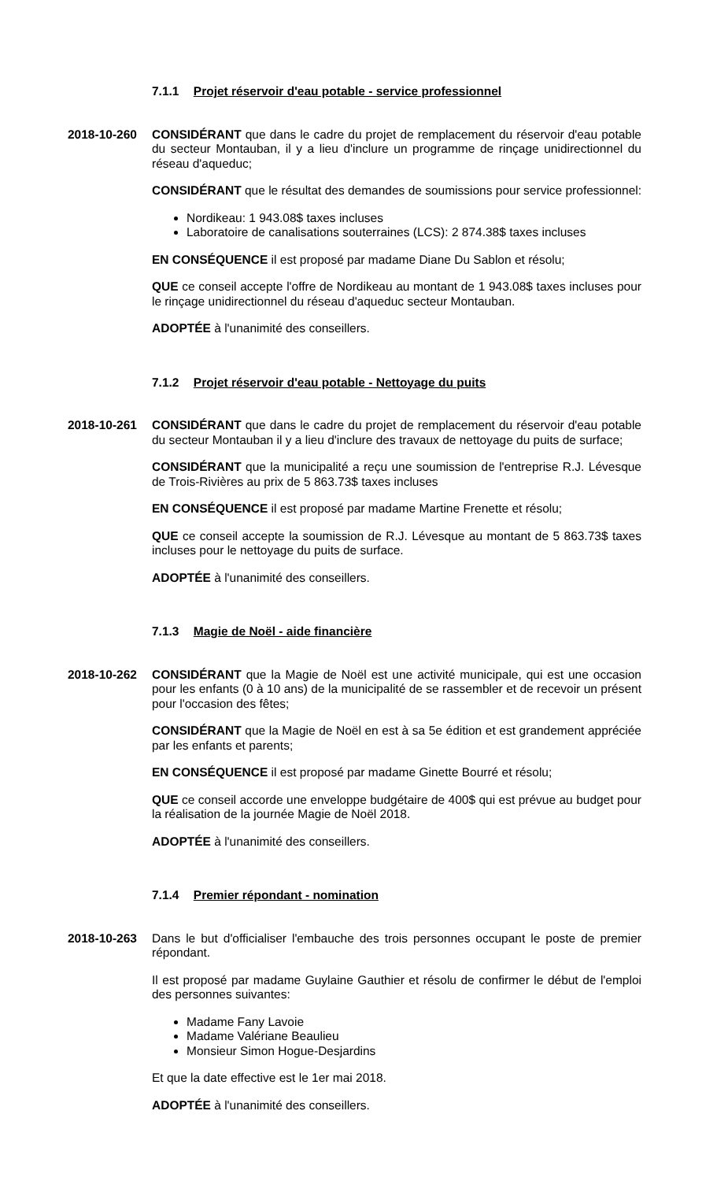7.1.1 Projet réservoir d'eau potable - service professionnel
2018-10-260 CONSIDÉRANT que dans le cadre du projet de remplacement du réservoir d'eau potable du secteur Montauban, il y a lieu d'inclure un programme de rinçage unidirectionnel du réseau d'aqueduc;
CONSIDÉRANT que le résultat des demandes de soumissions pour service professionnel:
Nordikeau: 1 943.08$ taxes incluses
Laboratoire de canalisations souterraines (LCS): 2 874.38$ taxes incluses
EN CONSÉQUENCE il est proposé par madame Diane Du Sablon et résolu;
QUE ce conseil accepte l'offre de Nordikeau au montant de 1 943.08$ taxes incluses pour le rinçage unidirectionnel du réseau d'aqueduc secteur Montauban.
ADOPTÉE à l'unanimité des conseillers.
7.1.2 Projet réservoir d'eau potable - Nettoyage du puits
2018-10-261 CONSIDÉRANT que dans le cadre du projet de remplacement du réservoir d'eau potable du secteur Montauban il y a lieu d'inclure des travaux de nettoyage du puits de surface;
CONSIDÉRANT que la municipalité a reçu une soumission de l'entreprise R.J. Lévesque de Trois-Rivières au prix de 5 863.73$ taxes incluses
EN CONSÉQUENCE il est proposé par madame Martine Frenette et résolu;
QUE ce conseil accepte la soumission de R.J. Lévesque au montant de 5 863.73$ taxes incluses pour le nettoyage du puits de surface.
ADOPTÉE à l'unanimité des conseillers.
7.1.3 Magie de Noël - aide financière
2018-10-262 CONSIDÉRANT que la Magie de Noël est une activité municipale, qui est une occasion pour les enfants (0 à 10 ans) de la municipalité de se rassembler et de recevoir un présent pour l'occasion des fêtes;
CONSIDÉRANT que la Magie de Noël en est à sa 5e édition et est grandement appréciée par les enfants et parents;
EN CONSÉQUENCE il est proposé par madame Ginette Bourré et résolu;
QUE ce conseil accorde une enveloppe budgétaire de 400$ qui est prévue au budget pour la réalisation de la journée Magie de Noël 2018.
ADOPTÉE à l'unanimité des conseillers.
7.1.4 Premier répondant - nomination
2018-10-263 Dans le but d'officialiser l'embauche des trois personnes occupant le poste de premier répondant.
Il est proposé par madame Guylaine Gauthier et résolu de confirmer le début de l'emploi des personnes suivantes:
Madame Fany Lavoie
Madame Valériane Beaulieu
Monsieur Simon Hogue-Desjardins
Et que la date effective est le 1er mai 2018.
ADOPTÉE à l'unanimité des conseillers.